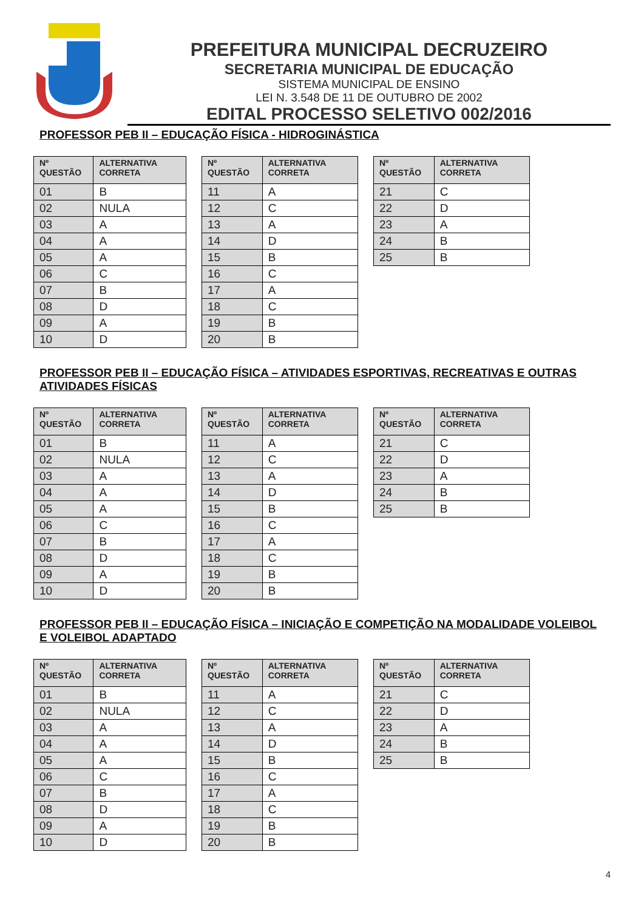PREFEITURA MUNICIPAL DECRUZEIRO
SECRETARIA MUNICIPAL DE EDUCAÇÃO
SISTEMA MUNICIPAL DE ENSINO
LEI N. 3.548 DE 11 DE OUTUBRO DE 2002
EDITAL PROCESSO SELETIVO 002/2016
PROFESSOR PEB II – EDUCAÇÃO FÍSICA - HIDROGINÁSTICA
| Nº QUESTÃO | ALTERNATIVA CORRETA |
| --- | --- |
| 01 | B |
| 02 | NULA |
| 03 | A |
| 04 | A |
| 05 | A |
| 06 | C |
| 07 | B |
| 08 | D |
| 09 | A |
| 10 | D |
| Nº QUESTÃO | ALTERNATIVA CORRETA |
| --- | --- |
| 11 | A |
| 12 | C |
| 13 | A |
| 14 | D |
| 15 | B |
| 16 | C |
| 17 | A |
| 18 | C |
| 19 | B |
| 20 | B |
| Nº QUESTÃO | ALTERNATIVA CORRETA |
| --- | --- |
| 21 | C |
| 22 | D |
| 23 | A |
| 24 | B |
| 25 | B |
PROFESSOR PEB II – EDUCAÇÃO FÍSICA – ATIVIDADES ESPORTIVAS, RECREATIVAS E OUTRAS ATIVIDADES FÍSICAS
| Nº QUESTÃO | ALTERNATIVA CORRETA |
| --- | --- |
| 01 | B |
| 02 | NULA |
| 03 | A |
| 04 | A |
| 05 | A |
| 06 | C |
| 07 | B |
| 08 | D |
| 09 | A |
| 10 | D |
| Nº QUESTÃO | ALTERNATIVA CORRETA |
| --- | --- |
| 11 | A |
| 12 | C |
| 13 | A |
| 14 | D |
| 15 | B |
| 16 | C |
| 17 | A |
| 18 | C |
| 19 | B |
| 20 | B |
| Nº QUESTÃO | ALTERNATIVA CORRETA |
| --- | --- |
| 21 | C |
| 22 | D |
| 23 | A |
| 24 | B |
| 25 | B |
PROFESSOR PEB II – EDUCAÇÃO FÍSICA – INICIAÇÃO E COMPETIÇÃO NA MODALIDADE VOLEIBOL E VOLEIBOL ADAPTADO
| Nº QUESTÃO | ALTERNATIVA CORRETA |
| --- | --- |
| 01 | B |
| 02 | NULA |
| 03 | A |
| 04 | A |
| 05 | A |
| 06 | C |
| 07 | B |
| 08 | D |
| 09 | A |
| 10 | D |
| Nº QUESTÃO | ALTERNATIVA CORRETA |
| --- | --- |
| 11 | A |
| 12 | C |
| 13 | A |
| 14 | D |
| 15 | B |
| 16 | C |
| 17 | A |
| 18 | C |
| 19 | B |
| 20 | B |
| Nº QUESTÃO | ALTERNATIVA CORRETA |
| --- | --- |
| 21 | C |
| 22 | D |
| 23 | A |
| 24 | B |
| 25 | B |
4